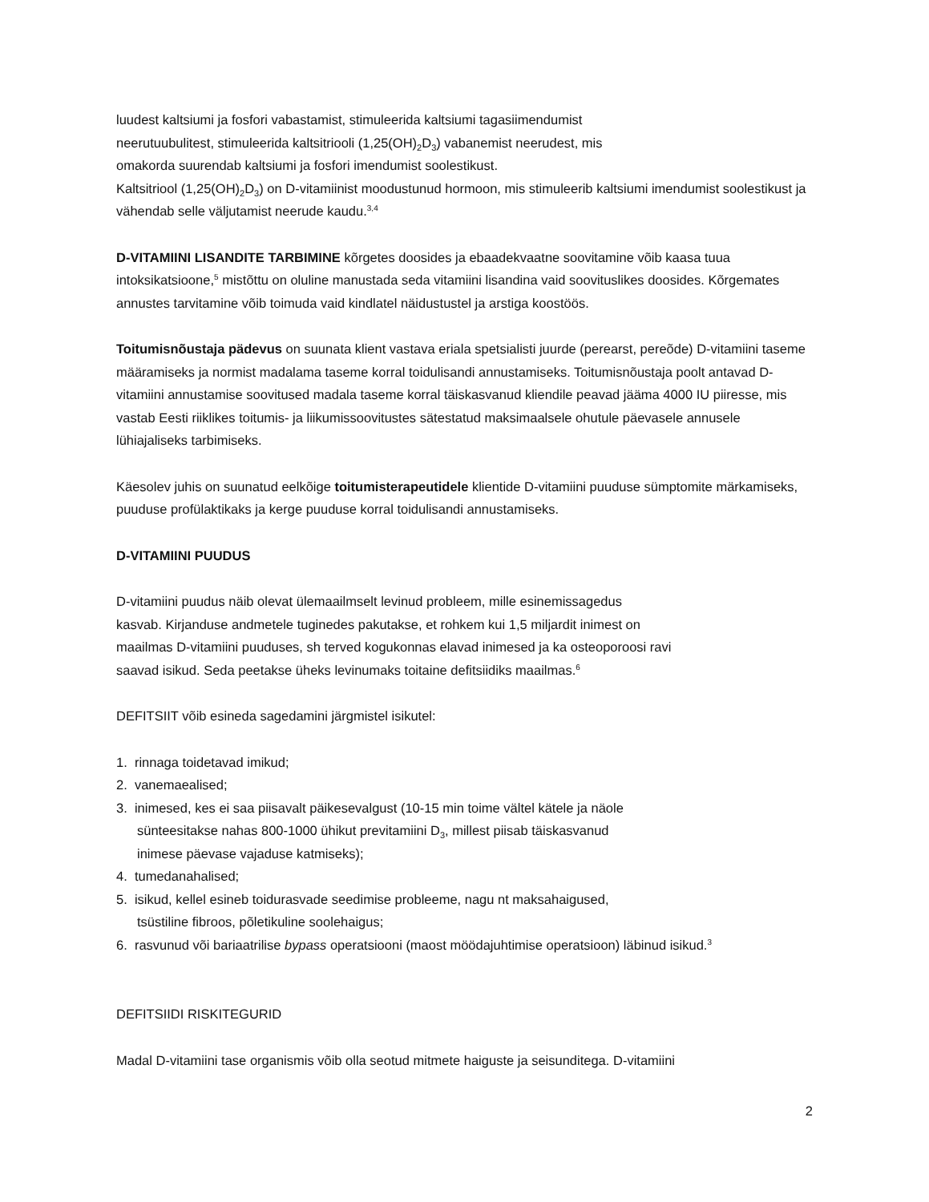luudest kaltsiumi ja fosfori vabastamist, stimuleerida kaltsiumi tagasiimendumist
neerutuubulitest, stimuleerida kaltsitriooli (1,25(OH)<sub>2</sub>D<sub>3</sub>) vabanemist neerudest, mis
omakorda suurendab kaltsiumi ja fosfori imendumist soolestikust.
Kaltsitriool (1,25(OH)<sub>2</sub>D<sub>3</sub>) on D-vitamiinist moodustunud hormoon, mis stimuleerib kaltsiumi imendumist soolestikust ja vähendab selle väljutamist neerude kaudu.<sup>3,4</sup>
D-VITAMIINI LISANDITE TARBIMINE kõrgetes doosides ja ebaadekvaatne soovitamine võib kaasa tuua intoksikatsioone,<sup>5</sup> mistõttu on oluline manustada seda vitamiini lisandina vaid soovituslikes doosides. Kõrgemates annustes tarvitamine võib toimuda vaid kindlatel näidustustel ja arstiga koostöös.
Toitumisnõustaja pädevus on suunata klient vastava eriala spetsialisti juurde (perearst, pereõde) D-vitamiini taseme määramiseks ja normist madalama taseme korral toidulisandi annustamiseks. Toitumisnõustaja poolt antavad D-vitamiini annustamise soovitused madala taseme korral täiskasvanud kliendile peavad jääma 4000 IU piiresse, mis vastab Eesti riiklikes toitumis- ja liikumissoovitustes sätestatud maksimaalsele ohutule päevasele annusele lühiajaliseks tarbimiseks.
Käesolev juhis on suunatud eelkõige toitumisterapeutidele klientide D-vitamiini puuduse sümptomite märkamiseks, puuduse profülaktikaks ja kerge puuduse korral toidulisandi annustamiseks.
D-VITAMIINI PUUDUS
D-vitamiini puudus näib olevat ülemaailmselt levinud probleem, mille esinemissagedus
kasvab. Kirjanduse andmetele tuginedes pakutakse, et rohkem kui 1,5 miljardit inimest on
maailmas D-vitamiini puuduses, sh terved kogukonnas elavad inimesed ja ka osteoporoosi ravi
saavad isikud. Seda peetakse üheks levinumaks toitaine defitsiidiks maailmas.<sup>6</sup>
DEFITSIIT võib esineda sagedamini järgmistel isikutel:
1. rinnaga toidetavad imikud;
2. vanemaealised;
3. inimesed, kes ei saa piisavalt päikesevalgust (10-15 min toime vältel kätele ja näole
sünteesitakse nahas 800-1000 ühikut previtamiini D<sub>3</sub>, millest piisab täiskasvanud
inimese päevase vajaduse katmiseks);
4. tumedanahalised;
5. isikud, kellel esineb toidurasvade seedimise probleeme, nagu nt maksahaigused,
tsüstiline fibroos, põletikuline soolehaigus;
6. rasvunud või bariaatrilise bypass operatsiooni (maost möödajuhtimise operatsioon) läbinud isikud.<sup>3</sup>
DEFITSIIDI RISKITEGURID
Madal D-vitamiini tase organismis võib olla seotud mitmete haiguste ja seisunditega. D-vitamiini
2